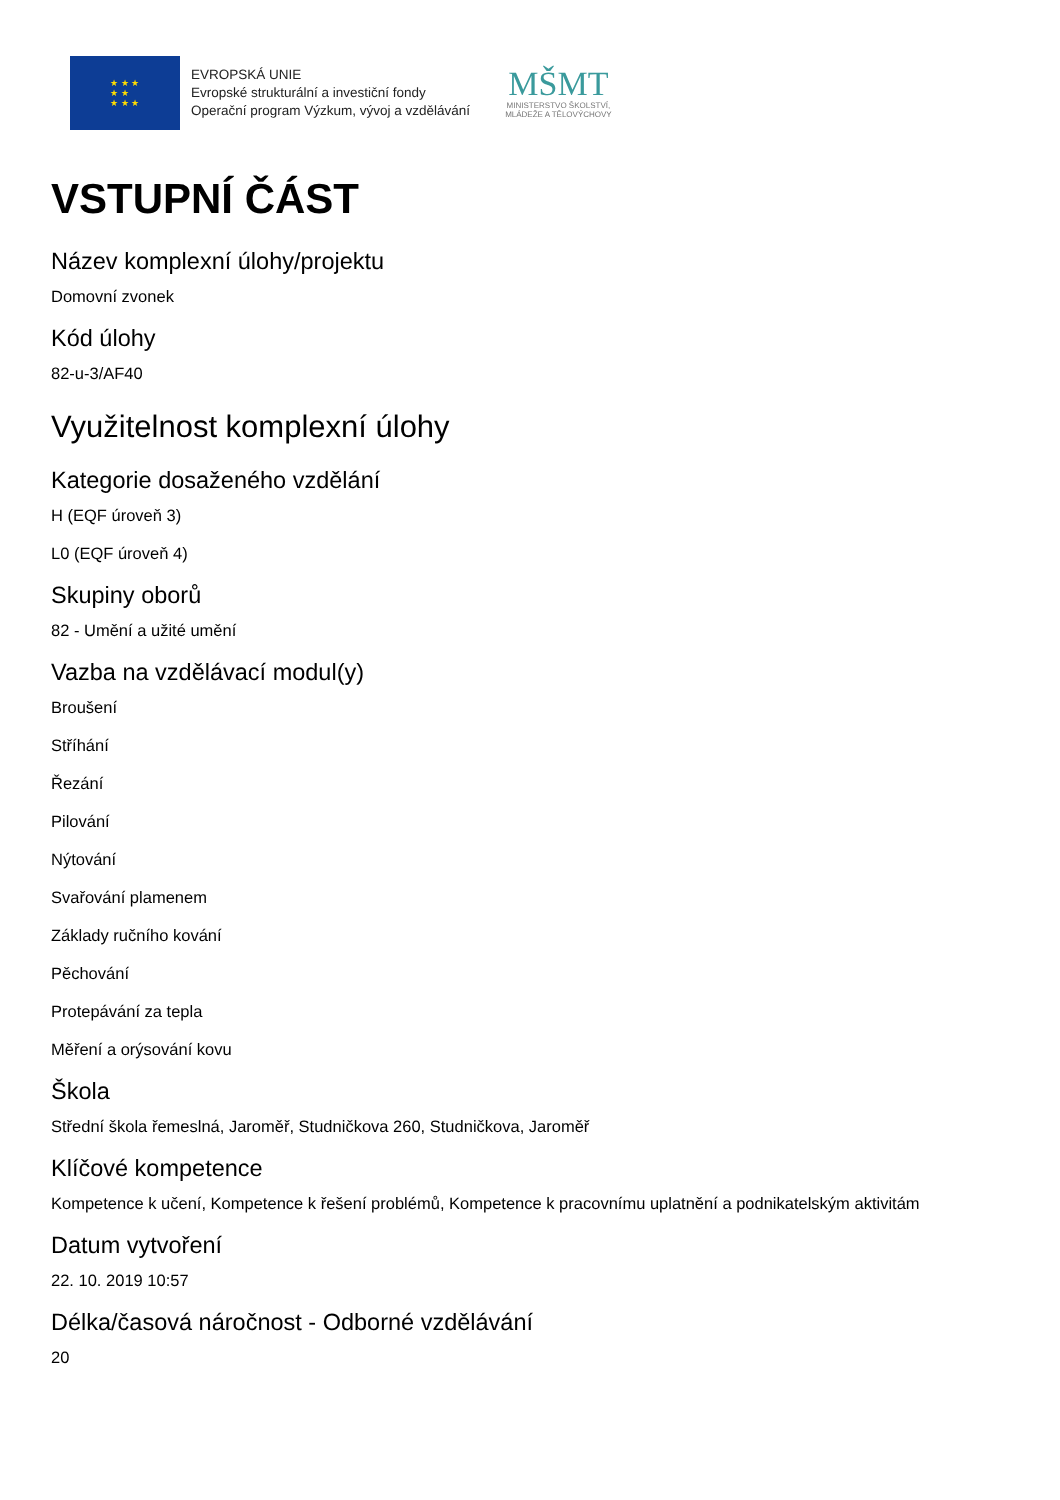★ ★ ★
★ ★
★ ★ ★
EVROPSKÁ UNIE
Evropské strukturální a investiční fondy
Operační program Výzkum, vývoj a vzdělávání
MŠMT
MINISTERSTVO ŠKOLSTVÍ,
MLÁDEŽE A TĚLOVÝCHOVY
VSTUPNÍ ČÁST
Název komplexní úlohy/projektu
Domovní zvonek
Kód úlohy
82-u-3/AF40
Využitelnost komplexní úlohy
Kategorie dosaženého vzdělání
H (EQF úroveň 3)
L0 (EQF úroveň 4)
Skupiny oborů
82 - Umění a užité umění
Vazba na vzdělávací modul(y)
Broušení
Stříhání
Řezání
Pilování
Nýtování
Svařování plamenem
Základy ručního kování
Pěchování
Protepávání za tepla
Měření a orýsování kovu
Škola
Střední škola řemeslná, Jaroměř, Studničkova 260, Studničkova, Jaroměř
Klíčové kompetence
Kompetence k učení, Kompetence k řešení problémů, Kompetence k pracovnímu uplatnění a podnikatelským aktivitám
Datum vytvoření
22. 10. 2019 10:57
Délka/časová náročnost - Odborné vzdělávání
20